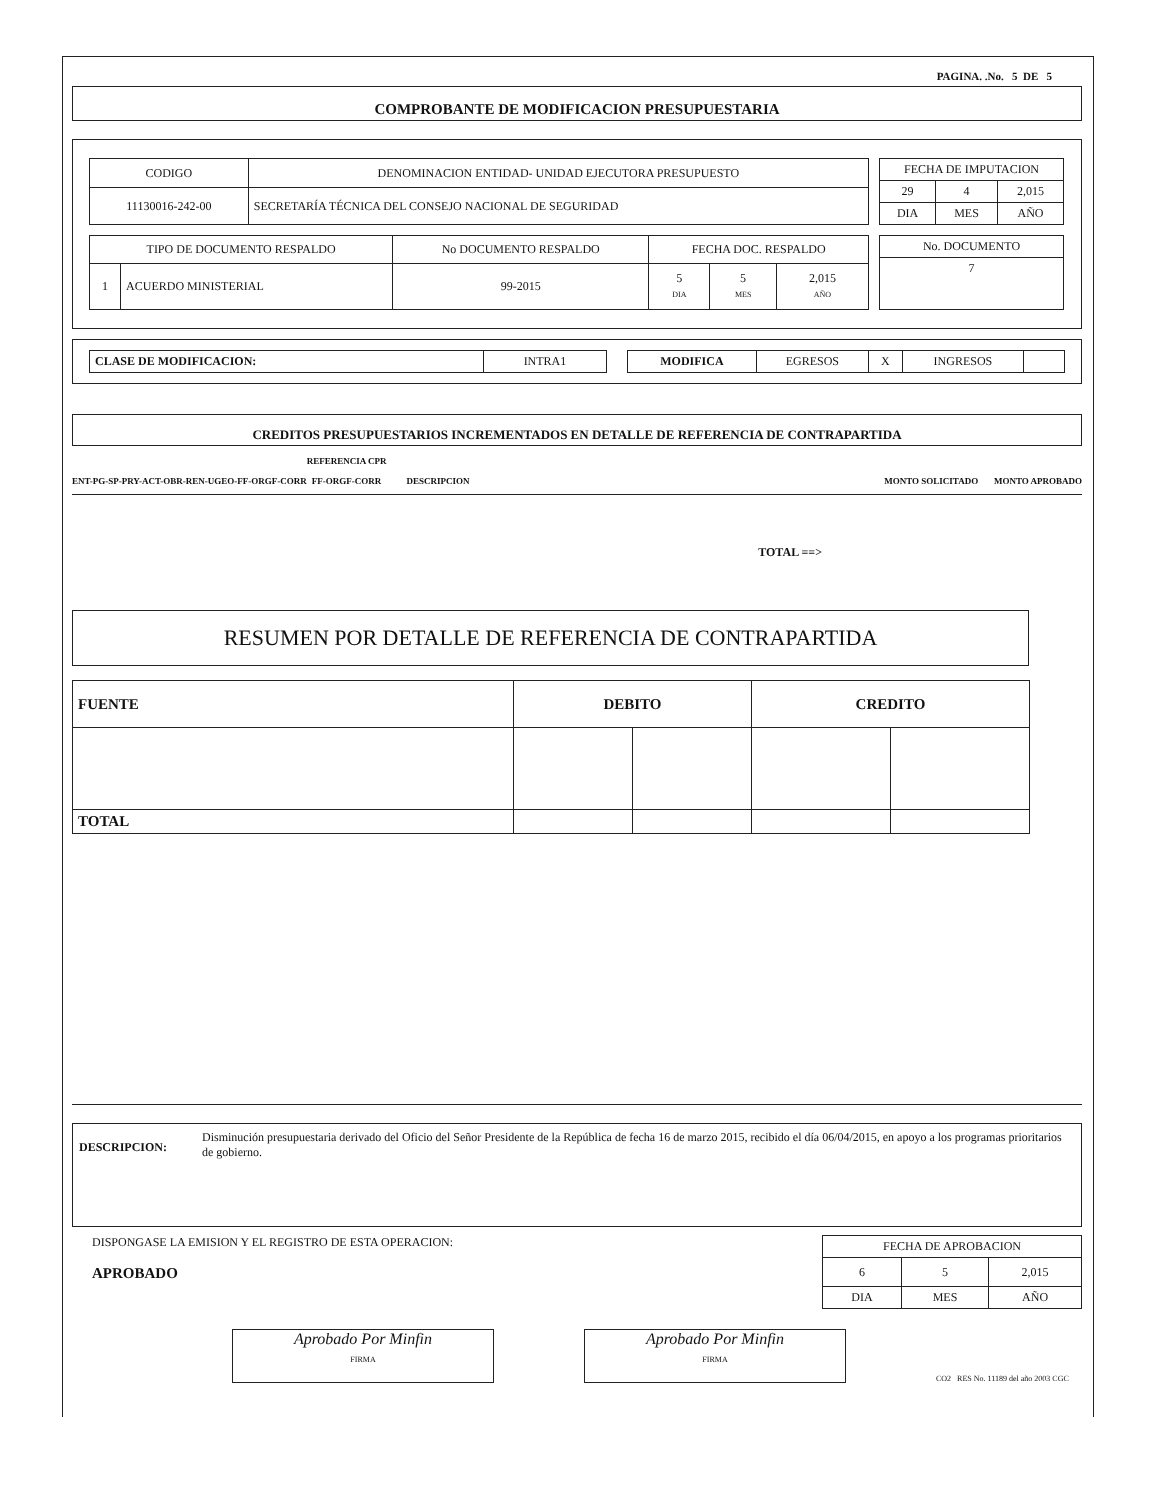PAGINA. .No. 5 DE 5
COMPROBANTE DE MODIFICACION PRESUPUESTARIA
| CODIGO | DENOMINACION ENTIDAD- UNIDAD EJECUTORA PRESUPUESTO |
| 11130016-242-00 | SECRETARÍA TÉCNICA DEL CONSEJO NACIONAL DE SEGURIDAD |
| FECHA DE IMPUTACION | | |
| 29 | 4 | 2,015 |
| DIA | MES | AÑO |
| TIPO DE DOCUMENTO RESPALDO | | No DOCUMENTO RESPALDO | FECHA DOC. RESPALDO | | |
| 1 | ACUERDO MINISTERIAL | 99-2015 | 5 DIA | 5 MES | 2,015 AÑO |
| No. DOCUMENTO |
| 7 |
| CLASE DE MODIFICACION: | INTRA1 |
| MODIFICA | EGRESOS | X | INGRESOS | |
CREDITOS PRESUPUESTARIOS INCREMENTADOS EN DETALLE DE REFERENCIA DE CONTRAPARTIDA
ENT-PG-SP-PRY-ACT-OBR-REN-UGEO-FF-ORGF-CORR REFERENCIA CPR
FF-ORGF-CORR DESCRIPCION MONTO SOLICITADO MONTO APROBADO
TOTAL ==>
RESUMEN POR DETALLE DE REFERENCIA DE CONTRAPARTIDA
| FUENTE | DEBITO | | CREDITO | |
| TOTAL | | | | |
DESCRIPCION:
Disminución presupuestaria derivado del Oficio del Señor Presidente de la República de fecha 16 de marzo 2015, recibido el día 06/04/2015, en apoyo a los programas prioritarios de gobierno.
DISPONGASE LA EMISION Y EL REGISTRO DE ESTA OPERACION:
APROBADO
| FECHA DE APROBACION | | |
| 6 | 5 | 2,015 |
| DIA | MES | AÑO |
Aprobado Por Minfin
FIRMA
Aprobado Por Minfin
FIRMA
CO2 RES No. 11189 del año 2003 CGC